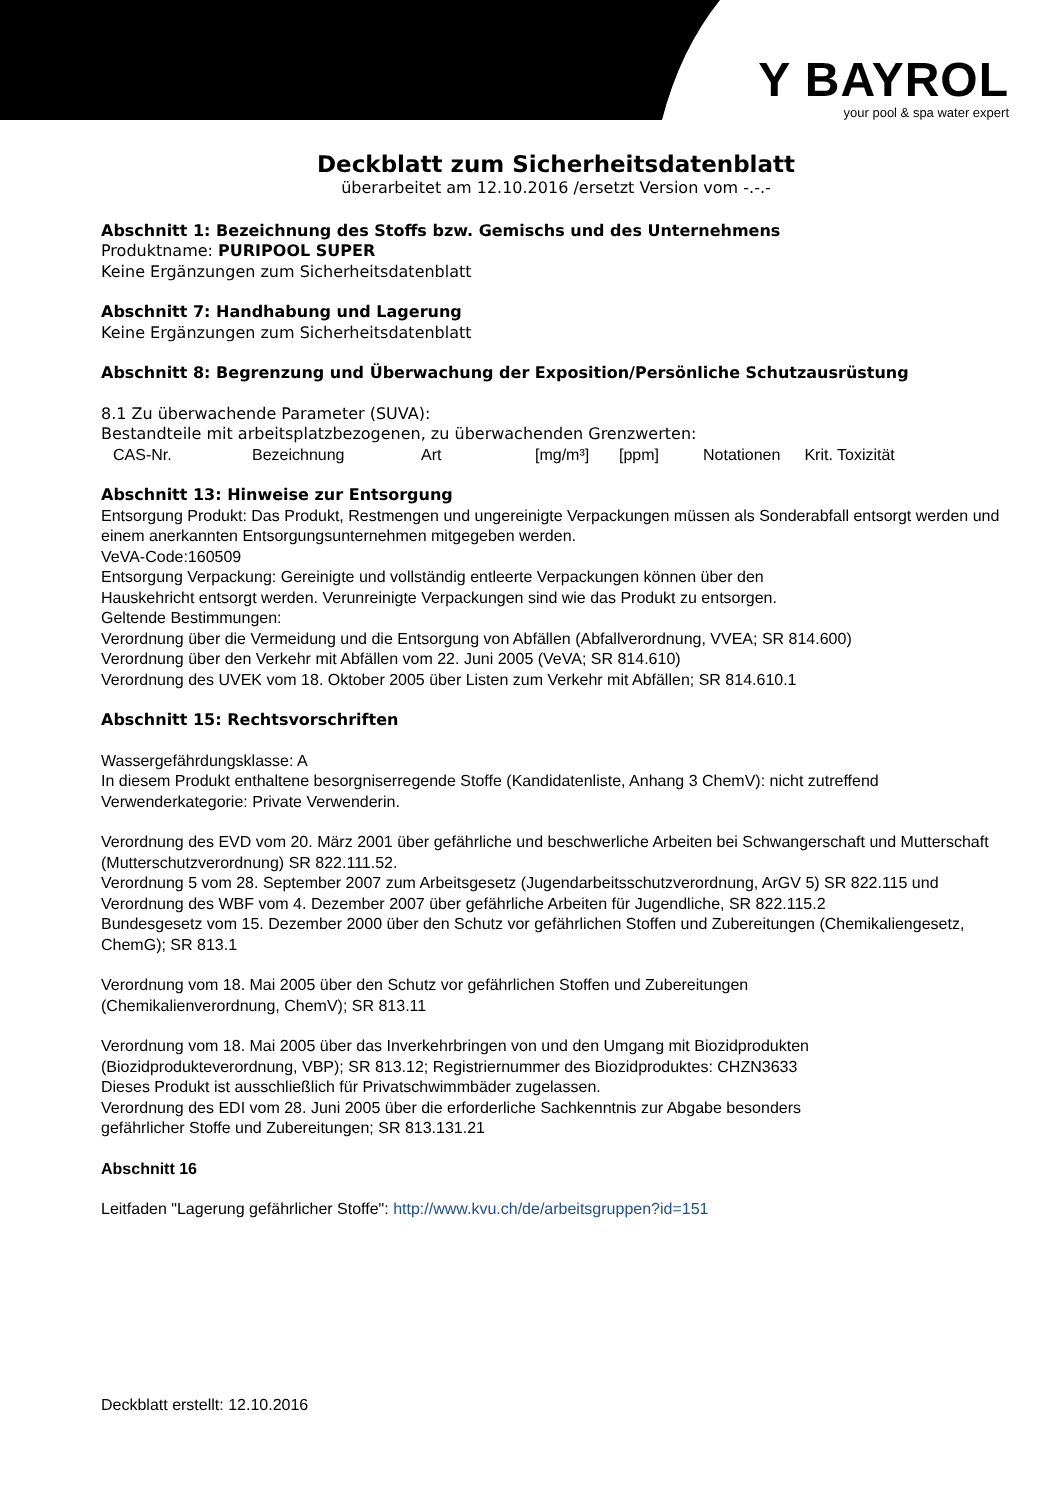Y BAYROL
your pool & spa water expert
Deckblatt zum Sicherheitsdatenblatt
überarbeitet am 12.10.2016 /ersetzt Version vom -.-.-
Abschnitt 1: Bezeichnung des Stoffs bzw. Gemischs und des Unternehmens
Produktname: PURIPOOL SUPER
Keine Ergänzungen zum Sicherheitsdatenblatt
Abschnitt 7: Handhabung und Lagerung
Keine Ergänzungen zum Sicherheitsdatenblatt
Abschnitt 8: Begrenzung und Überwachung der Exposition/Persönliche Schutzausrüstung
8.1 Zu überwachende Parameter (SUVA):
Bestandteile mit arbeitsplatzbezogenen, zu überwachenden Grenzwerten:
| CAS-Nr. | Bezeichnung | Art | [mg/m³] | [ppm] | Notationen | Krit. Toxizität |
Abschnitt 13: Hinweise zur Entsorgung
Entsorgung Produkt: Das Produkt, Restmengen und ungereinigte Verpackungen müssen als Sonderabfall entsorgt werden und einem anerkannten Entsorgungsunternehmen mitgegeben werden.
VeVA-Code:160509
Entsorgung Verpackung: Gereinigte und vollständig entleerte Verpackungen können über den
Hauskehricht entsorgt werden. Verunreinigte Verpackungen sind wie das Produkt zu entsorgen.
Geltende Bestimmungen:
Verordnung über die Vermeidung und die Entsorgung von Abfällen (Abfallverordnung, VVEA; SR 814.600)
Verordnung über den Verkehr mit Abfällen vom 22. Juni 2005 (VeVA; SR 814.610)
Verordnung des UVEK vom 18. Oktober 2005 über Listen zum Verkehr mit Abfällen; SR 814.610.1
Abschnitt 15: Rechtsvorschriften
Wassergefährdungsklasse: A
In diesem Produkt enthaltene besorgniserregende Stoffe (Kandidatenliste, Anhang 3 ChemV): nicht zutreffend
Verwenderkategorie: Private Verwenderin.
Verordnung des EVD vom 20. März 2001 über gefährliche und beschwerliche Arbeiten bei Schwangerschaft und Mutterschaft (Mutterschutzverordnung) SR 822.111.52.
Verordnung 5 vom 28. September 2007 zum Arbeitsgesetz (Jugendarbeitsschutzverordnung, ArGV 5) SR 822.115 und Verordnung des WBF vom 4. Dezember 2007 über gefährliche Arbeiten für Jugendliche, SR 822.115.2
Bundesgesetz vom 15. Dezember 2000 über den Schutz vor gefährlichen Stoffen und Zubereitungen (Chemikaliengesetz, ChemG); SR 813.1
Verordnung vom 18. Mai 2005 über den Schutz vor gefährlichen Stoffen und Zubereitungen
(Chemikalienverordnung, ChemV); SR 813.11
Verordnung vom 18. Mai 2005 über das Inverkehrbringen von und den Umgang mit Biozidprodukten
(Biozidprodukteverordnung, VBP); SR 813.12; Registriernummer des Biozidproduktes: CHZN3633
Dieses Produkt ist ausschließlich für Privatschwimmbäder zugelassen.
Verordnung des EDI vom 28. Juni 2005 über die erforderliche Sachkenntnis zur Abgabe besonders
gefährlicher Stoffe und Zubereitungen; SR 813.131.21
Abschnitt 16
Leitfaden "Lagerung gefährlicher Stoffe": http://www.kvu.ch/de/arbeitsgruppen?id=151
Deckblatt erstellt: 12.10.2016